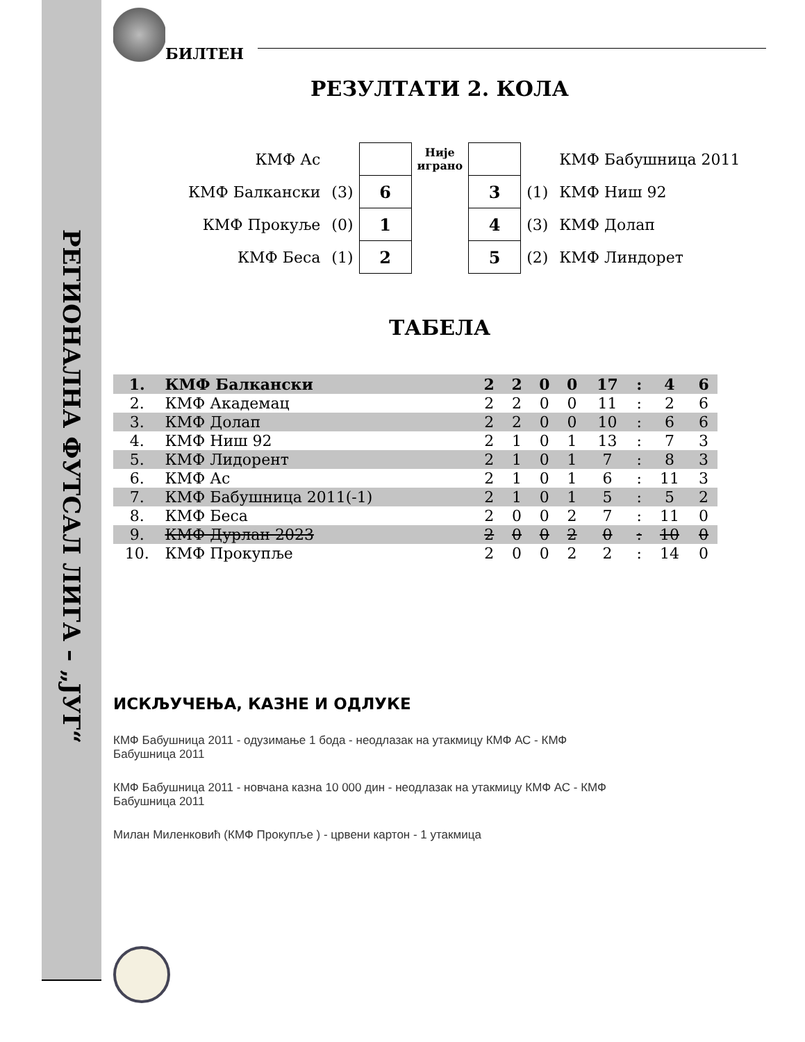РЕГИОНАЛНА ФУТСАЛ ЛИГА – „ЈУГ“
БИЛТЕН
РЕЗУЛТАТИ 2. КОЛА
| КМФ Ас | | | Није играно | | | КМФ Бабушница 2011 |
| КМФ Балкански | (3) | 6 | | 3 | (1) | КМФ Ниш 92 |
| КМФ Прокуље | (0) | 1 | | 4 | (3) | КМФ Долап |
| КМФ Беса | (1) | 2 | | 5 | (2) | КМФ Линдорет |
ТАБЕЛА
| 1. | КМФ Балкански | 2 | 2 | 0 | 0 | 17 | : | 4 | 6 |
| 2. | КМФ Академац | 2 | 2 | 0 | 0 | 11 | : | 2 | 6 |
| 3. | КМФ Долап | 2 | 2 | 0 | 0 | 10 | : | 6 | 6 |
| 4. | КМФ Ниш 92 | 2 | 1 | 0 | 1 | 13 | : | 7 | 3 |
| 5. | КМФ Лидорент | 2 | 1 | 0 | 1 | 7 | : | 8 | 3 |
| 6. | КМФ Ас | 2 | 1 | 0 | 1 | 6 | : | 11 | 3 |
| 7. | КМФ Бабушница 2011(-1) | 2 | 1 | 0 | 1 | 5 | : | 5 | 2 |
| 8. | КМФ Беса | 2 | 0 | 0 | 2 | 7 | : | 11 | 0 |
| 9. | КМФ Дурлан 2023 | 2 | 0 | 0 | 2 | 0 | : | 10 | 0 |
| 10. | КМФ Прокупље | 2 | 0 | 0 | 2 | 2 | : | 14 | 0 |
ИСКЉУЧЕЊА, КАЗНЕ И ОДЛУКЕ
КМФ Бабушница 2011 - одузимање 1 бода - неодлазак на утакмицу КМФ АС - КМФ
Бабушница 2011
КМФ Бабушница 2011 - новчана казна 10 000 дин - неодлазак на утакмицу КМФ АС - КМФ
Бабушница 2011
Милан Миленковић (КМФ Прокупље ) - црвени картон - 1 утакмица